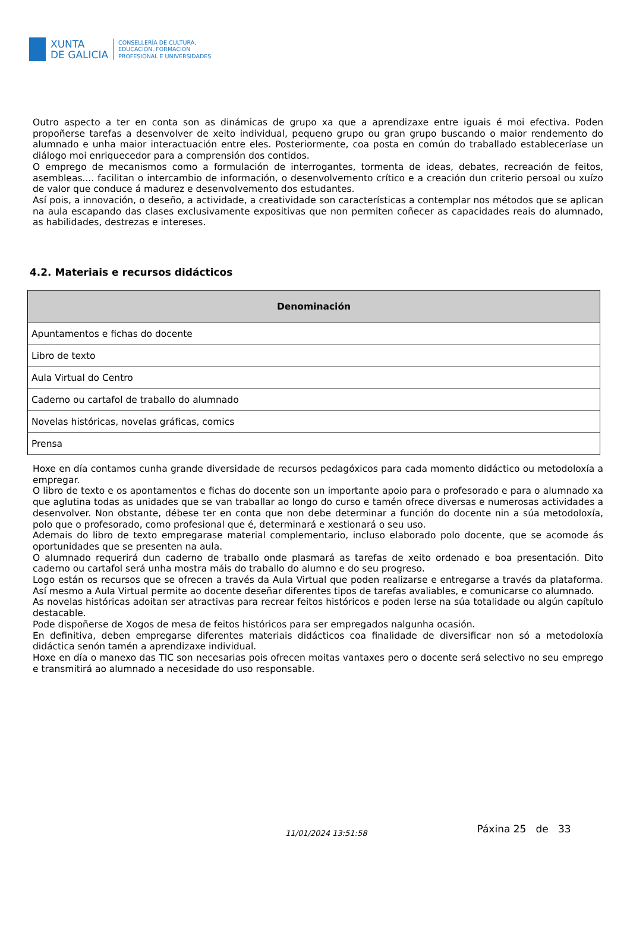XUNTA
DE GALICIA
CONSELLERÍA DE CULTURA,
EDUCACIÓN, FORMACIÓN
PROFESIONAL E UNIVERSIDADES
Outro aspecto a ter en conta son as dinámicas de grupo xa que a aprendizaxe entre iguais é moi efectiva. Poden propoñerse tarefas a desenvolver de xeito individual, pequeno grupo ou gran grupo buscando o maior rendemento do alumnado e unha maior interactuación entre eles. Posteriormente, coa posta en común do traballado estableceríase un diálogo moi enriquecedor para a comprensión dos contidos.
O emprego de mecanismos como a formulación de interrogantes, tormenta de ideas, debates, recreación de feitos, asembleas.... facilitan o intercambio de información, o desenvolvemento crítico e a creación dun criterio persoal ou xuízo de valor que conduce á madurez e desenvolvemento dos estudantes.
Así pois, a innovación, o deseño, a actividade, a creatividade son características a contemplar nos métodos que se aplican na aula escapando das clases exclusivamente expositivas que non permiten coñecer as capacidades reais do alumnado, as habilidades, destrezas e intereses.
4.2. Materiais e recursos didácticos
| Denominación |
| --- |
| Apuntamentos e fichas do docente |
| Libro de texto |
| Aula Virtual do Centro |
| Caderno ou cartafol de traballo do alumnado |
| Novelas históricas, novelas gráficas, comics |
| Prensa |
Hoxe en día contamos cunha grande diversidade de recursos pedagóxicos para cada momento didáctico ou metodoloxía a empregar.
O libro de texto e os apontamentos e fichas do docente son un importante apoio para o profesorado e para o alumnado xa que aglutina todas as unidades que se van traballar ao longo do curso e tamén ofrece diversas e numerosas actividades a desenvolver. Non obstante, débese ter en conta que non debe determinar a función do docente nin a súa metodoloxía, polo que o profesorado, como profesional que é, determinará e xestionará o seu uso.
Ademais do libro de texto empregarase material complementario, incluso elaborado polo docente, que se acomode ás oportunidades que se presenten na aula.
O alumnado requerirá dun caderno de traballo onde plasmará as tarefas de xeito ordenado e boa presentación. Dito caderno ou cartafol será unha mostra máis do traballo do alumno e do seu progreso.
Logo están os recursos que se ofrecen a través da Aula Virtual que poden realizarse e entregarse a través da plataforma. Así mesmo a Aula Virtual permite ao docente deseñar diferentes tipos de tarefas avaliables, e comunicarse co alumnado.
As novelas históricas adoitan ser atractivas para recrear feitos históricos e poden lerse na súa totalidade ou algún capítulo destacable.
Pode dispoñerse de Xogos de mesa de feitos históricos para ser empregados nalgunha ocasión.
En definitiva, deben empregarse diferentes materiais didácticos coa finalidade de diversificar non só a metodoloxía didáctica senón tamén a aprendizaxe individual.
Hoxe en día o manexo das TIC son necesarias pois ofrecen moitas vantaxes pero o docente será selectivo no seu emprego e transmitirá ao alumnado a necesidade do uso responsable.
11/01/2024 13:51:58
Páxina 25 de 33